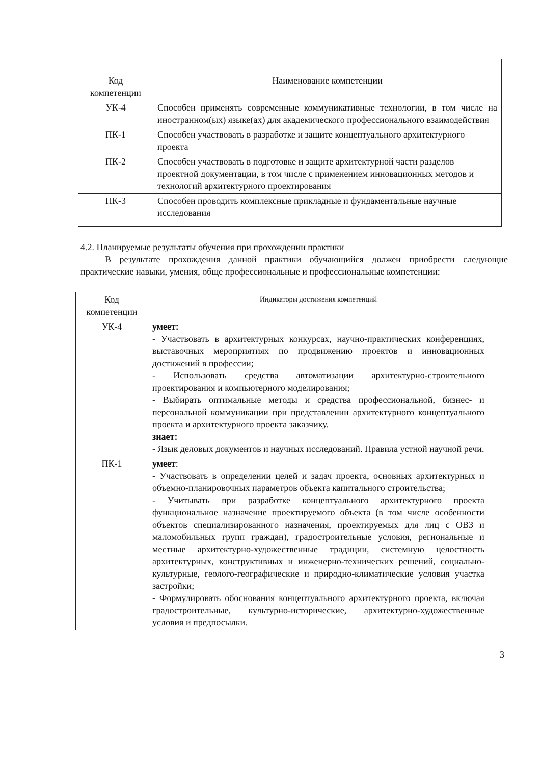| Код компетенции | Наименование компетенции |
| --- | --- |
| УК-4 | Способен применять современные коммуникативные технологии, в том числе на иностранном(ых) языке(ах) для академического профессионального взаимодействия |
| ПК-1 | Способен участвовать в разработке и защите концептуального архитектурного проекта |
| ПК-2 | Способен участвовать в подготовке и защите архитектурной части разделов проектной документации, в том числе с применением инновационных методов и технологий архитектурного проектирования |
| ПК-3 | Способен проводить комплексные прикладные и фундаментальные научные исследования |
4.2. Планируемые результаты обучения при прохождении практики
В результате прохождения данной практики обучающийся должен приобрести следующие практические навыки, умения, обще профессиональные и профессиональные компетенции:
| Код компетенции | Индикаторы достижения компетенций |
| --- | --- |
| УК-4 | умеет: - Участвовать в архитектурных конкурсах, научно-практических конференциях, выставочных мероприятиях по продвижению проектов и инновационных достижений в профессии; - Использовать средства автоматизации архитектурно-строительного проектирования и компьютерного моделирования; - Выбирать оптимальные методы и средства профессиональной, бизнес- и персональной коммуникации при представлении архитектурного концептуального проекта и архитектурного проекта заказчику. знает: - Язык деловых документов и научных исследований. Правила устной научной речи. |
| ПК-1 | умеет : - Участвовать в определении целей и задач проекта, основных архитектурных и объемно-планировочных параметров объекта капитального строительства; - Учитывать при разработке концептуального архитектурного проекта функциональное назначение проектируемого объекта (в том числе особенности объектов специализированного назначения, проектируемых для лиц с ОВЗ и маломобильных групп граждан), градостроительные условия, региональные и местные архитектурно-художественные традиции, системную целостность архитектурных, конструктивных и инженерно-технических решений, социально-культурные, геолого-географические и природно-климатические условия участка застройки; - Формулировать обоснования концептуального архитектурного проекта, включая градостроительные, культурно-исторические, архитектурно-художественные условия и предпосылки. |
3